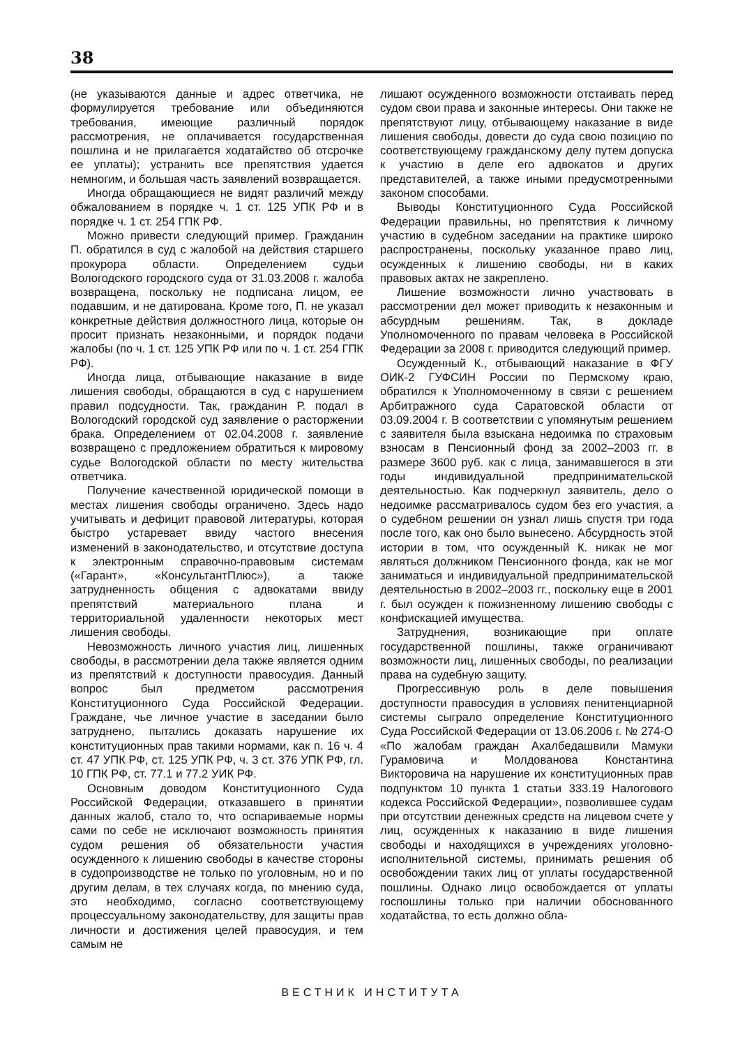38
(не указываются данные и адрес ответчика, не формулируется требование или объединяются требования, имеющие различный порядок рассмотрения, не оплачивается государственная пошлина и не прилагается ходатайство об отсрочке ее уплаты); устранить все препятствия удается немногим, и большая часть заявлений возвращается.
Иногда обращающиеся не видят различий между обжалованием в порядке ч. 1 ст. 125 УПК РФ и в порядке ч. 1 ст. 254 ГПК РФ.
Можно привести следующий пример. Гражданин П. обратился в суд с жалобой на действия старшего прокурора области. Определением судьи Вологодского городского суда от 31.03.2008 г. жалоба возвращена, поскольку не подписана лицом, ее подавшим, и не датирована. Кроме того, П. не указал конкретные действия должностного лица, которые он просит признать незаконными, и порядок подачи жалобы (по ч. 1 ст. 125 УПК РФ или по ч. 1 ст. 254 ГПК РФ).
Иногда лица, отбывающие наказание в виде лишения свободы, обращаются в суд с нарушением правил подсудности. Так, гражданин Р. подал в Вологодский городской суд заявление о расторжении брака. Определением от 02.04.2008 г. заявление возвращено с предложением обратиться к мировому судье Вологодской области по месту жительства ответчика.
Получение качественной юридической помощи в местах лишения свободы ограничено. Здесь надо учитывать и дефицит правовой литературы, которая быстро устаревает ввиду частого внесения изменений в законодательство, и отсутствие доступа к электронным справочно-правовым системам («Гарант», «КонсультантПлюс»), а также затрудненность общения с адвокатами ввиду препятствий материального плана и территориальной удаленности некоторых мест лишения свободы.
Невозможность личного участия лиц, лишенных свободы, в рассмотрении дела также является одним из препятствий к доступности правосудия. Данный вопрос был предметом рассмотрения Конституционного Суда Российской Федерации. Граждане, чье личное участие в заседании было затруднено, пытались доказать нарушение их конституционных прав такими нормами, как п. 16 ч. 4 ст. 47 УПК РФ, ст. 125 УПК РФ, ч. 3 ст. 376 УПК РФ, гл. 10 ГПК РФ, ст. 77.1 и 77.2 УИК РФ.
Основным доводом Конституционного Суда Российской Федерации, отказавшего в принятии данных жалоб, стало то, что оспариваемые нормы сами по себе не исключают возможность принятия судом решения об обязательности участия осужденного к лишению свободы в качестве стороны в судопроизводстве не только по уголовным, но и по другим делам, в тех случаях когда, по мнению суда, это необходимо, согласно соответствующему процессуальному законодательству, для защиты прав личности и достижения целей правосудия, и тем самым не
лишают осужденного возможности отстаивать перед судом свои права и законные интересы. Они также не препятствуют лицу, отбывающему наказание в виде лишения свободы, довести до суда свою позицию по соответствующему гражданскому делу путем допуска к участию в деле его адвокатов и других представителей, а также иными предусмотренными законом способами.
Выводы Конституционного Суда Российской Федерации правильны, но препятствия к личному участию в судебном заседании на практике широко распространены, поскольку указанное право лиц, осужденных к лишению свободы, ни в каких правовых актах не закреплено.
Лишение возможности лично участвовать в рассмотрении дел может приводить к незаконным и абсурдным решениям. Так, в докладе Уполномоченного по правам человека в Российской Федерации за 2008 г. приводится следующий пример.
Осужденный К., отбывающий наказание в ФГУ ОИК-2 ГУФСИН России по Пермскому краю, обратился к Уполномоченному в связи с решением Арбитражного суда Саратовской области от 03.09.2004 г. В соответствии с упомянутым решением с заявителя была взыскана недоимка по страховым взносам в Пенсионный фонд за 2002–2003 гг. в размере 3600 руб. как с лица, занимавшегося в эти годы индивидуальной предпринимательской деятельностью. Как подчеркнул заявитель, дело о недоимке рассматривалось судом без его участия, а о судебном решении он узнал лишь спустя три года после того, как оно было вынесено. Абсурдность этой истории в том, что осужденный К. никак не мог являться должником Пенсионного фонда, как не мог заниматься и индивидуальной предпринимательской деятельностью в 2002–2003 гг., поскольку еще в 2001 г. был осужден к пожизненному лишению свободы с конфискацией имущества.
Затруднения, возникающие при оплате государственной пошлины, также ограничивают возможности лиц, лишенных свободы, по реализации права на судебную защиту.
Прогрессивную роль в деле повышения доступности правосудия в условиях пенитенциарной системы сыграло определение Конституционного Суда Российской Федерации от 13.06.2006 г. № 274-О «По жалобам граждан Ахалбедашвили Мамуки Гурамовича и Молдованова Константина Викторовича на нарушение их конституционных прав подпунктом 10 пункта 1 статьи 333.19 Налогового кодекса Российской Федерации», позволившее судам при отсутствии денежных средств на лицевом счете у лиц, осужденных к наказанию в виде лишения свободы и находящихся в учреждениях уголовно-исполнительной системы, принимать решения об освобождении таких лиц от уплаты государственной пошлины. Однако лицо освобождается от уплаты госпошлины только при наличии обоснованного ходатайства, то есть должно обла-
ВЕСТНИК ИНСТИТУТА